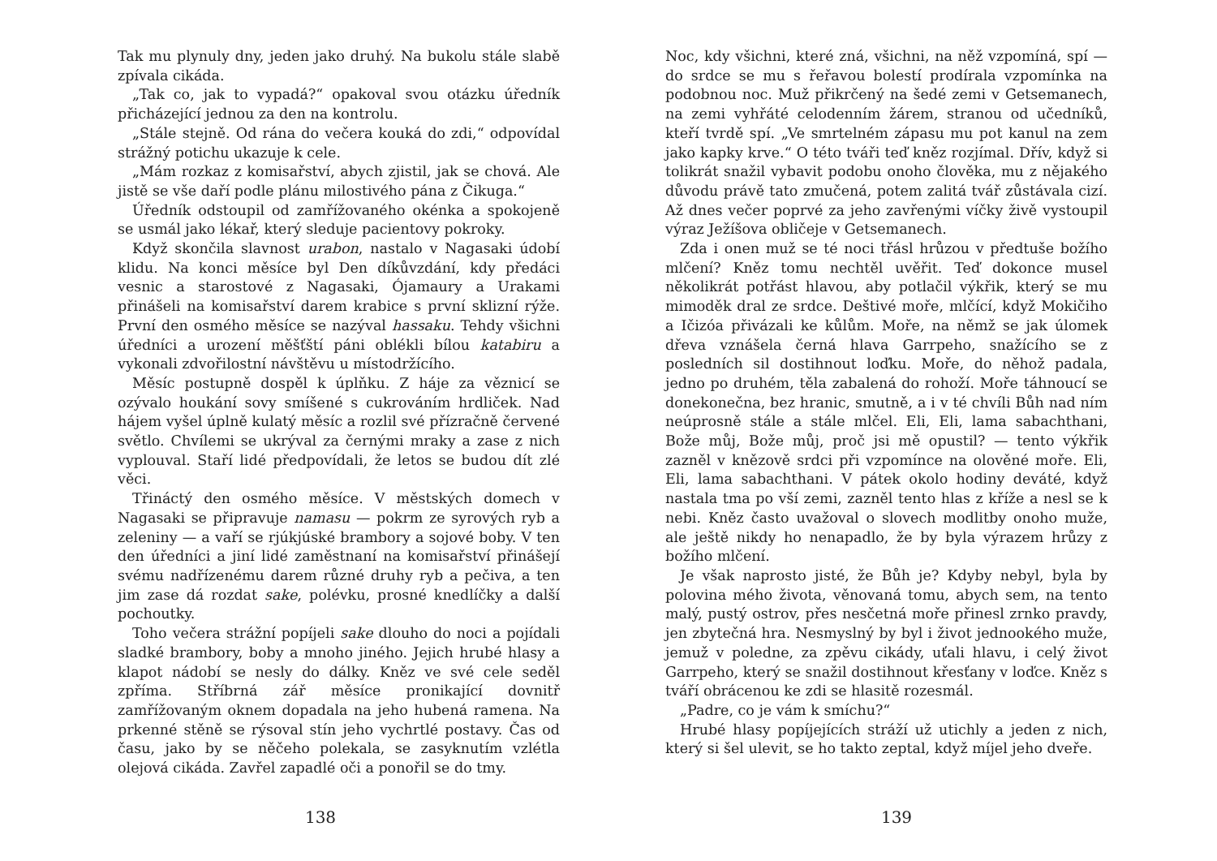Tak mu plynuly dny, jeden jako druhý. Na bukolu stále slabě zpívala cikáda.
„Tak co, jak to vypadá?“ opakoval svou otázku úředník přicházející jednou za den na kontrolu.
„Stále stejně. Od rána do večera kouká do zdi,“ odpovídal strážný potichu ukazuje k cele.
„Mám rozkaz z komisařství, abych zjistil, jak se chová. Ale jistě se vše daří podle plánu milostivého pána z Čikuga.“
Úředník odstoupil od zamřížovaného okénka a spokojeně se usmál jako lékař, který sleduje pacientovy pokroky.
Když skončila slavnost urabon, nastalo v Nagasaki údobí klidu. Na konci měsíce byl Den díkůvzdání, kdy předáci vesnic a starostové z Nagasaki, Ójamaury a Urakami přinášeli na komisařství darem krabice s první sklizní rýže. První den osmého měsíce se nazýval hassaku. Tehdy všichni úředníci a urození měšťští páni oblékli bílou katabiru a vykonali zdvořilostní návštěvu u místodržícího.
Měsíc postupně dospěl k úplňku. Z háje za věznicí se ozývalo houkání sovy smíšené s cukrováním hrdliček. Nad hájem vyšel úplně kulatý měsíc a rozlil své přízračně červené světlo. Chvílemi se ukrýval za černými mraky a zase z nich vyplouval. Staří lidé předpovídali, že letos se budou dít zlé věci.
Třináctý den osmého měsíce. V městských domech v Nagasaki se připravuje namasu — pokrm ze syrových ryb a zeleniny — a vaří se rjúkjúské brambory a sojové boby. V ten den úředníci a jiní lidé zaměstnaní na komisařství přinášejí svému nadřízenému darem různé druhy ryb a pečiva, a ten jim zase dá rozdat sake, polévku, prosné knedlíčky a další pochoutky.
Toho večera strážní popíjeli sake dlouho do noci a pojídali sladké brambory, boby a mnoho jiného. Jejich hrubé hlasy a klapot nádobí se nesly do dálky. Kněz ve své cele seděl zpříma. Stříbrná zář měsíce pronikající dovnitř zamřížovaným oknem dopadala na jeho hubená ramena. Na prkenné stěně se rýsoval stín jeho vychrtlé postavy. Čas od času, jako by se něčeho polekala, se zasyknutím vzlétla olejová cikáda. Zavřel zapadlé oči a ponořil se do tmy.
138
Noc, kdy všichni, které zná, všichni, na něž vzpomíná, spí — do srdce se mu s řeřavou bolestí prodírala vzpomínka na podobnou noc. Muž přikrčený na šedé zemi v Getsemanech, na zemi vyhřáté celodenním žárem, stranou od učedníků, kteří tvrdě spí. „Ve smrtelném zápasu mu pot kanul na zem jako kapky krve.“ O této tváři teď kněz rozjímal. Dřív, když si tolikrát snažil vybavit podobu onoho člověka, mu z nějakého důvodu právě tato zmučená, potem zalitá tvář zůstávala cizí. Až dnes večer poprvé za jeho zavřenými víčky živě vystoupil výraz Ježíšova obličeje v Getsemanech.
Zda i onen muž se té noci třásl hrůzou v předtuše božího mlčení? Kněz tomu nechtěl uvěřit. Teď dokonce musel několikrát potřást hlavou, aby potlačil výkřik, který se mu mimoděk dral ze srdce. Deštivé moře, mlčící, když Mokičiho a Ičizóa přivázali ke kůlům. Moře, na němž se jak úlomek dřeva vznášela černá hlava Garrpeho, snažícího se z posledních sil dostihnout loďku. Moře, do něhož padala, jedno po druhém, těla zabalená do rohoží. Moře táhnoucí se donekonečna, bez hranic, smutně, a i v té chvíli Bůh nad ním neúprosně stále a stále mlčel. Eli, Eli, lama sabachthani, Bože můj, Bože můj, proč jsi mě opustil? — tento výkřik zazněl v knězově srdci při vzpomínce na olověné moře. Eli, Eli, lama sabachthani. V pátek okolo hodiny deváté, když nastala tma po vší zemi, zazněl tento hlas z kříže a nesl se k nebi. Kněz často uvažoval o slovech modlitby onoho muže, ale ještě nikdy ho nenapadlo, že by byla výrazem hrůzy z božího mlčení.
Je však naprosto jisté, že Bůh je? Kdyby nebyl, byla by polovina mého života, věnovaná tomu, abych sem, na tento malý, pustý ostrov, přes nesčetná moře přinesl zrnko pravdy, jen zbytečná hra. Nesmyslný by byl i život jednookého muže, jemuž v poledne, za zpěvu cikády, uťali hlavu, i celý život Garrpeho, který se snažil dostihnout křesťany v loďce. Kněz s tváří obrácenou ke zdi se hlasitě rozesmál.
„Padre, co je vám k smíchu?“
Hrubé hlasy popíjejících stráží už utichly a jeden z nich, který si šel ulevit, se ho takto zeptal, když míjel jeho dveře.
139